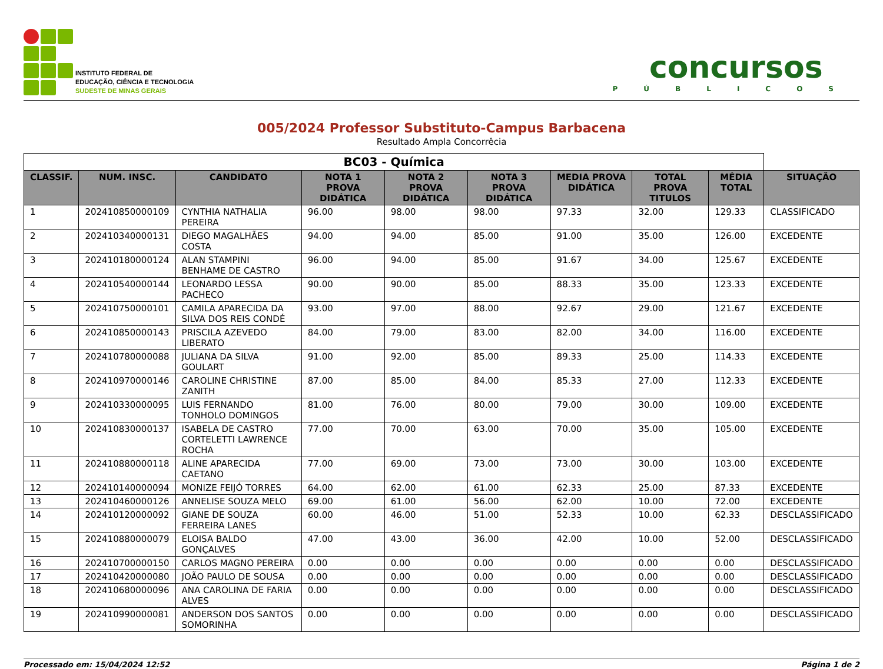INSTITUTO FEDERAL DE
EDUCAÇÃO, CIÊNCIA E TECNOLOGIA
SUDESTE DE MINAS GERAIS
concursos
PÚBLICOS
005/2024 Professor Substituto-Campus Barbacena
Resultado Ampla Concorrêcia
| BC03 - Química | | | | | | | | | |
| --- | --- | --- | --- | --- | --- | --- | --- | --- | --- |
| CLASSIF. | NUM. INSC. | CANDIDATO | NOTA 1 PROVA DIDÁTICA | NOTA 2 PROVA DIDÁTICA | NOTA 3 PROVA DIDÁTICA | MEDIA PROVA DIDÁTICA | TOTAL PROVA TITULOS | MÉDIA TOTAL | SITUAÇÃO |
| 1 | 202410850000109 | CYNTHIA NATHALIA PEREIRA | 96.00 | 98.00 | 98.00 | 97.33 | 32.00 | 129.33 | CLASSIFICADO |
| 2 | 202410340000131 | DIEGO MAGALHÃES COSTA | 94.00 | 94.00 | 85.00 | 91.00 | 35.00 | 126.00 | EXCEDENTE |
| 3 | 202410180000124 | ALAN STAMPINI BENHAME DE CASTRO | 96.00 | 94.00 | 85.00 | 91.67 | 34.00 | 125.67 | EXCEDENTE |
| 4 | 202410540000144 | LEONARDO LESSA PACHECO | 90.00 | 90.00 | 85.00 | 88.33 | 35.00 | 123.33 | EXCEDENTE |
| 5 | 202410750000101 | CAMILA APARECIDA DA SILVA DOS REIS CONDÉ | 93.00 | 97.00 | 88.00 | 92.67 | 29.00 | 121.67 | EXCEDENTE |
| 6 | 202410850000143 | PRISCILA AZEVEDO LIBERATO | 84.00 | 79.00 | 83.00 | 82.00 | 34.00 | 116.00 | EXCEDENTE |
| 7 | 202410780000088 | JULIANA DA SILVA GOULART | 91.00 | 92.00 | 85.00 | 89.33 | 25.00 | 114.33 | EXCEDENTE |
| 8 | 202410970000146 | CAROLINE CHRISTINE ZANITH | 87.00 | 85.00 | 84.00 | 85.33 | 27.00 | 112.33 | EXCEDENTE |
| 9 | 202410330000095 | LUIS FERNANDO TONHOLO DOMINGOS | 81.00 | 76.00 | 80.00 | 79.00 | 30.00 | 109.00 | EXCEDENTE |
| 10 | 202410830000137 | ISABELA DE CASTRO CORTELETTI LAWRENCE ROCHA | 77.00 | 70.00 | 63.00 | 70.00 | 35.00 | 105.00 | EXCEDENTE |
| 11 | 202410880000118 | ALINE APARECIDA CAETANO | 77.00 | 69.00 | 73.00 | 73.00 | 30.00 | 103.00 | EXCEDENTE |
| 12 | 202410140000094 | MONIZE FEIJÓ TORRES | 64.00 | 62.00 | 61.00 | 62.33 | 25.00 | 87.33 | EXCEDENTE |
| 13 | 202410460000126 | ANNELISE SOUZA MELO | 69.00 | 61.00 | 56.00 | 62.00 | 10.00 | 72.00 | EXCEDENTE |
| 14 | 202410120000092 | GIANE DE SOUZA FERREIRA LANES | 60.00 | 46.00 | 51.00 | 52.33 | 10.00 | 62.33 | DESCLASSIFICADO |
| 15 | 202410880000079 | ELOISA BALDO GONÇALVES | 47.00 | 43.00 | 36.00 | 42.00 | 10.00 | 52.00 | DESCLASSIFICADO |
| 16 | 202410700000150 | CARLOS MAGNO PEREIRA | 0.00 | 0.00 | 0.00 | 0.00 | 0.00 | 0.00 | DESCLASSIFICADO |
| 17 | 202410420000080 | JOÃO PAULO DE SOUSA | 0.00 | 0.00 | 0.00 | 0.00 | 0.00 | 0.00 | DESCLASSIFICADO |
| 18 | 202410680000096 | ANA CAROLINA DE FARIA ALVES | 0.00 | 0.00 | 0.00 | 0.00 | 0.00 | 0.00 | DESCLASSIFICADO |
| 19 | 202410990000081 | ANDERSON DOS SANTOS SOMORINHA | 0.00 | 0.00 | 0.00 | 0.00 | 0.00 | 0.00 | DESCLASSIFICADO |
Processado em: 15/04/2024 12:52 Página 1 de 2